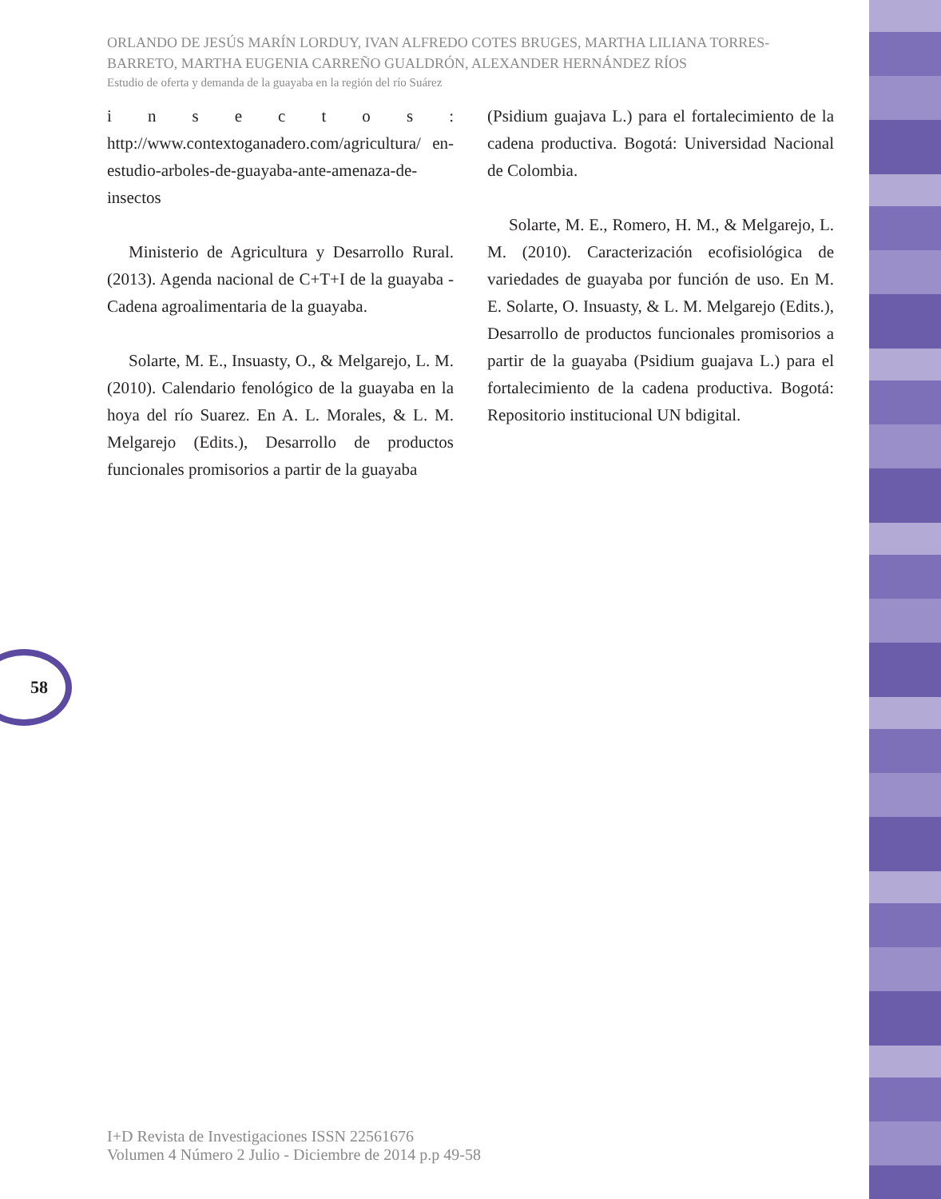ORLANDO DE JESÚS MARÍN LORDUY, IVAN ALFREDO COTES BRUGES, MARTHA LILIANA TORRES-BARRETO, MARTHA EUGENIA CARREÑO GUALDRÓN, ALEXANDER HERNÁNDEZ RÍOS
Estudio de oferta y demanda de la guayaba en la región del río Suárez
i n s e c t o s : http://www.contextoganadero.com/agricultura/ en-estudio-arboles-de-guayaba-ante-amenaza-de-insectos
Ministerio de Agricultura y Desarrollo Rural. (2013). Agenda nacional de C+T+I de la guayaba - Cadena agroalimentaria de la guayaba.
Solarte, M. E., Insuasty, O., & Melgarejo, L. M. (2010). Calendario fenológico de la guayaba en la hoya del río Suarez. En A. L. Morales, & L. M. Melgarejo (Edits.), Desarrollo de productos funcionales promisorios a partir de la guayaba
(Psidium guajava L.) para el fortalecimiento de la cadena productiva. Bogotá: Universidad Nacional de Colombia.
Solarte, M. E., Romero, H. M., & Melgarejo, L. M. (2010). Caracterización ecofisiológica de variedades de guayaba por función de uso. En M. E. Solarte, O. Insuasty, & L. M. Melgarejo (Edits.), Desarrollo de productos funcionales promisorios a partir de la guayaba (Psidium guajava L.) para el fortalecimiento de la cadena productiva. Bogotá: Repositorio institucional UN bdigital.
58
I+D Revista de Investigaciones ISSN 22561676
Volumen 4 Número 2 Julio - Diciembre de 2014 p.p 49-58